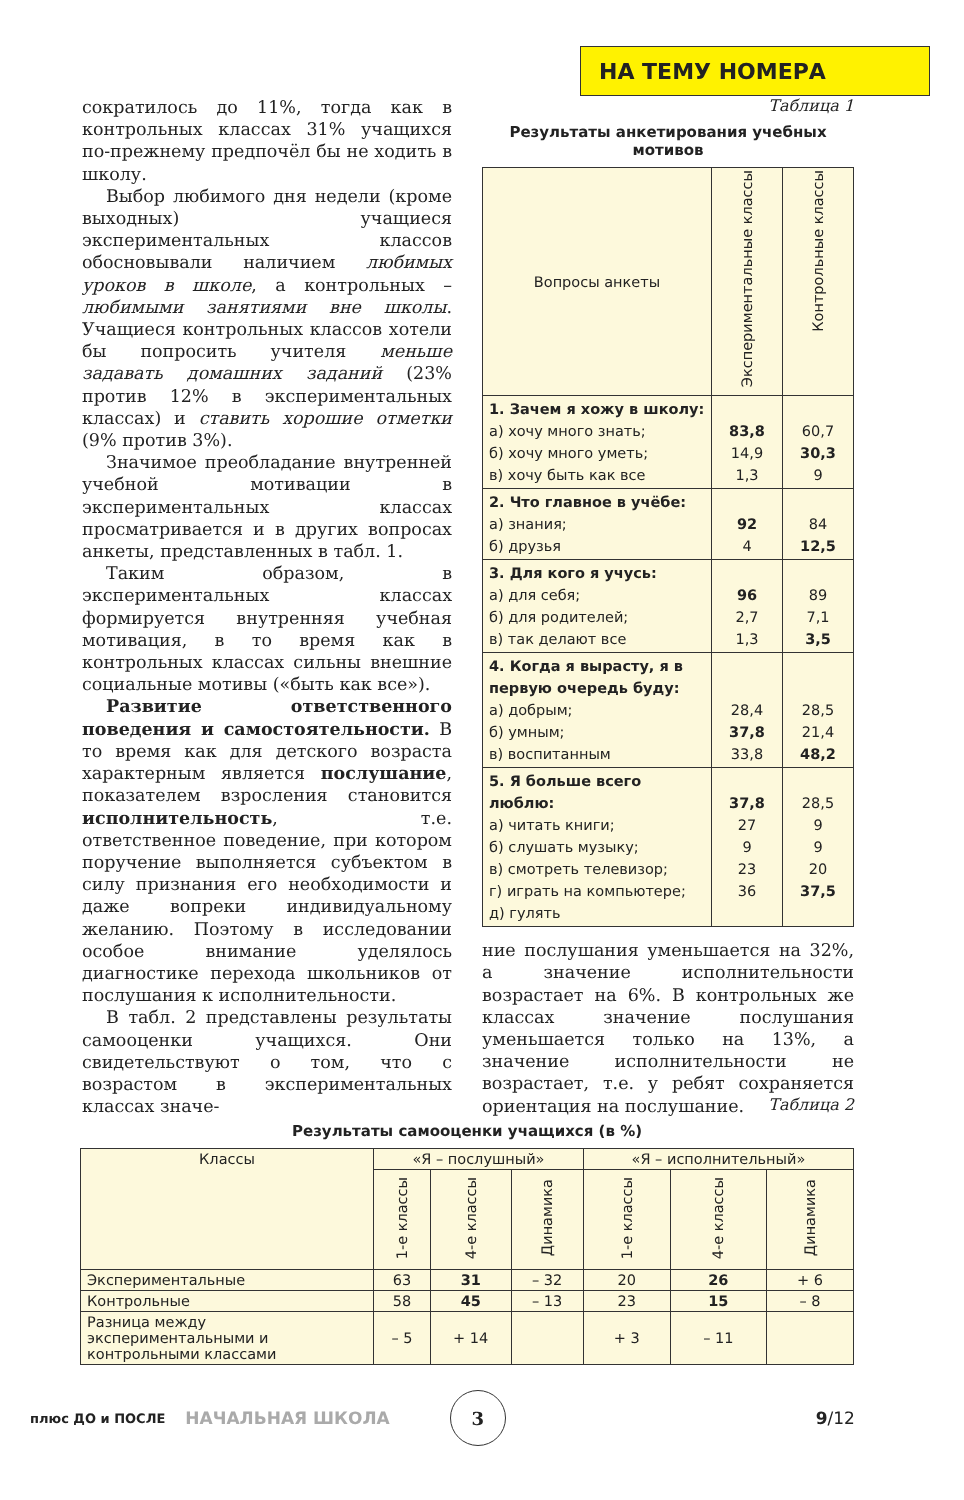НА ТЕМУ НОМЕРА
сократилось до 11%, тогда как в контрольных классах 31% учащихся по-прежнему предпочёл бы не ходить в школу.
Выбор любимого дня недели (кроме выходных) учащиеся экспериментальных классов обосновывали наличием любимых уроков в школе, а контрольных – любимыми занятиями вне школы. Учащиеся контрольных классов хотели бы попросить учителя меньше задавать домашних заданий (23% против 12% в экспериментальных классах) и ставить хорошие отметки (9% против 3%).
Значимое преобладание внутренней учебной мотивации в экспериментальных классах просматривается и в других вопросах анкеты, представленных в табл. 1.
Таким образом, в экспериментальных классах формируется внутренняя учебная мотивация, в то время как в контрольных классах сильны внешние социальные мотивы («быть как все»).
Развитие ответственного поведения и самостоятельности. В то время как для детского возраста характерным является послушание, показателем взросления становится исполнительность, т.е. ответственное поведение, при котором поручение выполняется субъектом в силу признания его необходимости и даже вопреки индивидуальному желанию. Поэтому в исследовании особое внимание уделялось диагностике перехода школьников от послушания к исполнительности.
В табл. 2 представлены результаты самооценки учащихся. Они свидетельствуют о том, что с возрастом в экспериментальных классах значе-
Таблица 1
Результаты анкетирования учебных мотивов
| Вопросы анкеты | Экспериментальные классы | Контрольные классы |
| 1. Зачем я хожу в школу: а) хочу много знать; б) хочу много уметь; в) хочу быть как все | 83,8 14,9 1,3 | 60,7 30,3 9 |
| 2. Что главное в учёбе: а) знания; б) друзья | 92 4 | 84 12,5 |
| 3. Для кого я учусь: а) для себя; б) для родителей; в) так делают все | 96 2,7 1,3 | 89 7,1 3,5 |
| 4. Когда я вырасту, я в первую очередь буду: а) добрым; б) умным; в) воспитанным | 28,4 37,8 33,8 | 28,5 21,4 48,2 |
| 5. Я больше всего люблю: а) читать книги; б) слушать музыку; в) смотреть телевизор; г) играть на компьютере; д) гулять | 37,8 27 9 23 36 | 28,5 9 9 20 37,5 |
ние послушания уменьшается на 32%, а значение исполнительности возрастает на 6%. В контрольных же классах значение послушания уменьшается только на 13%, а значение исполнительности не возрастает, т.е. у ребят сохраняется ориентация на послушание.
Таблица 2
Результаты самооценки учащихся (в %)
| Классы | «Я – послушный» | | | «Я – исполнительный» | | |
| | 1-е классы | 4-е классы | Динамика | 1-е классы | 4-е классы | Динамика |
| Экспериментальные | 63 | 31 | – 32 | 20 | 26 | + 6 |
| Контрольные | 58 | 45 | – 13 | 23 | 15 | – 8 |
| Разница между экспериментальными и контрольными классами | – 5 | + 14 | | + 3 | – 11 | |
плюс ДО и ПОСЛЕ НАЧАЛЬНАЯ ШКОЛА 3 9/12